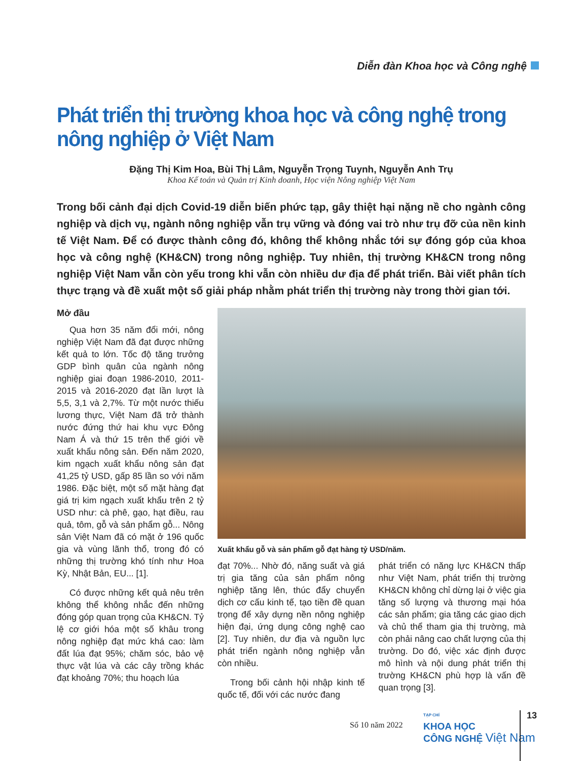Diễn đàn Khoa học và Công nghệ
Phát triển thị trường khoa học và công nghệ trong nông nghiệp ở Việt Nam
Đặng Thị Kim Hoa, Bùi Thị Lâm, Nguyễn Trọng Tuynh, Nguyễn Anh Trụ
Khoa Kế toán và Quản trị Kinh doanh, Học viện Nông nghiệp Việt Nam
Trong bối cảnh đại dịch Covid-19 diễn biến phức tạp, gây thiệt hại nặng nề cho ngành công nghiệp và dịch vụ, ngành nông nghiệp vẫn trụ vững và đóng vai trò như trụ đỡ của nền kinh tế Việt Nam. Để có được thành công đó, không thể không nhắc tới sự đóng góp của khoa học và công nghệ (KH&CN) trong nông nghiệp. Tuy nhiên, thị trường KH&CN trong nông nghiệp Việt Nam vẫn còn yếu trong khi vẫn còn nhiều dư địa để phát triển. Bài viết phân tích thực trạng và đề xuất một số giải pháp nhằm phát triển thị trường này trong thời gian tới.
Mở đầu
Qua hơn 35 năm đổi mới, nông nghiệp Việt Nam đã đạt được những kết quả to lớn. Tốc độ tăng trưởng GDP bình quân của ngành nông nghiệp giai đoạn 1986-2010, 2011-2015 và 2016-2020 đạt lần lượt là 5,5, 3,1 và 2,7%. Từ một nước thiếu lương thực, Việt Nam đã trở thành nước đứng thứ hai khu vực Đông Nam Á và thứ 15 trên thế giới về xuất khẩu nông sản. Đến năm 2020, kim ngạch xuất khẩu nông sản đạt 41,25 tỷ USD, gấp 85 lần so với năm 1986. Đặc biệt, một số mặt hàng đạt giá trị kim ngạch xuất khẩu trên 2 tỷ USD như: cà phê, gạo, hạt điều, rau quả, tôm, gỗ và sản phẩm gỗ... Nông sản Việt Nam đã có mặt ở 196 quốc gia và vùng lãnh thổ, trong đó có những thị trường khó tính như Hoa Kỳ, Nhật Bản, EU... [1].
Có được những kết quả nêu trên không thể không nhắc đến những đóng góp quan trọng của KH&CN. Tỷ lệ cơ giới hóa một số khâu trong nông nghiệp đạt mức khá cao: làm đất lúa đạt 95%; chăm sóc, bảo vệ thực vật lúa và các cây trồng khác đạt khoảng 70%; thu hoạch lúa
Xuất khẩu gỗ và sản phẩm gỗ đạt hàng tỷ USD/năm.
đạt 70%... Nhờ đó, năng suất và giá trị gia tăng của sản phẩm nông nghiệp tăng lên, thúc đẩy chuyển dịch cơ cấu kinh tế, tạo tiền đề quan trọng để xây dựng nền nông nghiệp hiện đại, ứng dụng công nghệ cao [2]. Tuy nhiên, dư địa và nguồn lực phát triển ngành nông nghiệp vẫn còn nhiều.
Trong bối cảnh hội nhập kinh tế quốc tế, đối với các nước đang
phát triển có năng lực KH&CN thấp như Việt Nam, phát triển thị trường KH&CN không chỉ dừng lại ở việc gia tăng số lượng và thương mại hóa các sản phẩm; gia tăng các giao dịch và chủ thể tham gia thị trường, mà còn phải nâng cao chất lượng của thị trường. Do đó, việc xác định được mô hình và nội dung phát triển thị trường KH&CN phù hợp là vấn đề quan trọng [3].
Số 10 năm 2022
TẠP CHÍ
KHOA HỌC
CÔNG NGHỆ Việt Nam
13